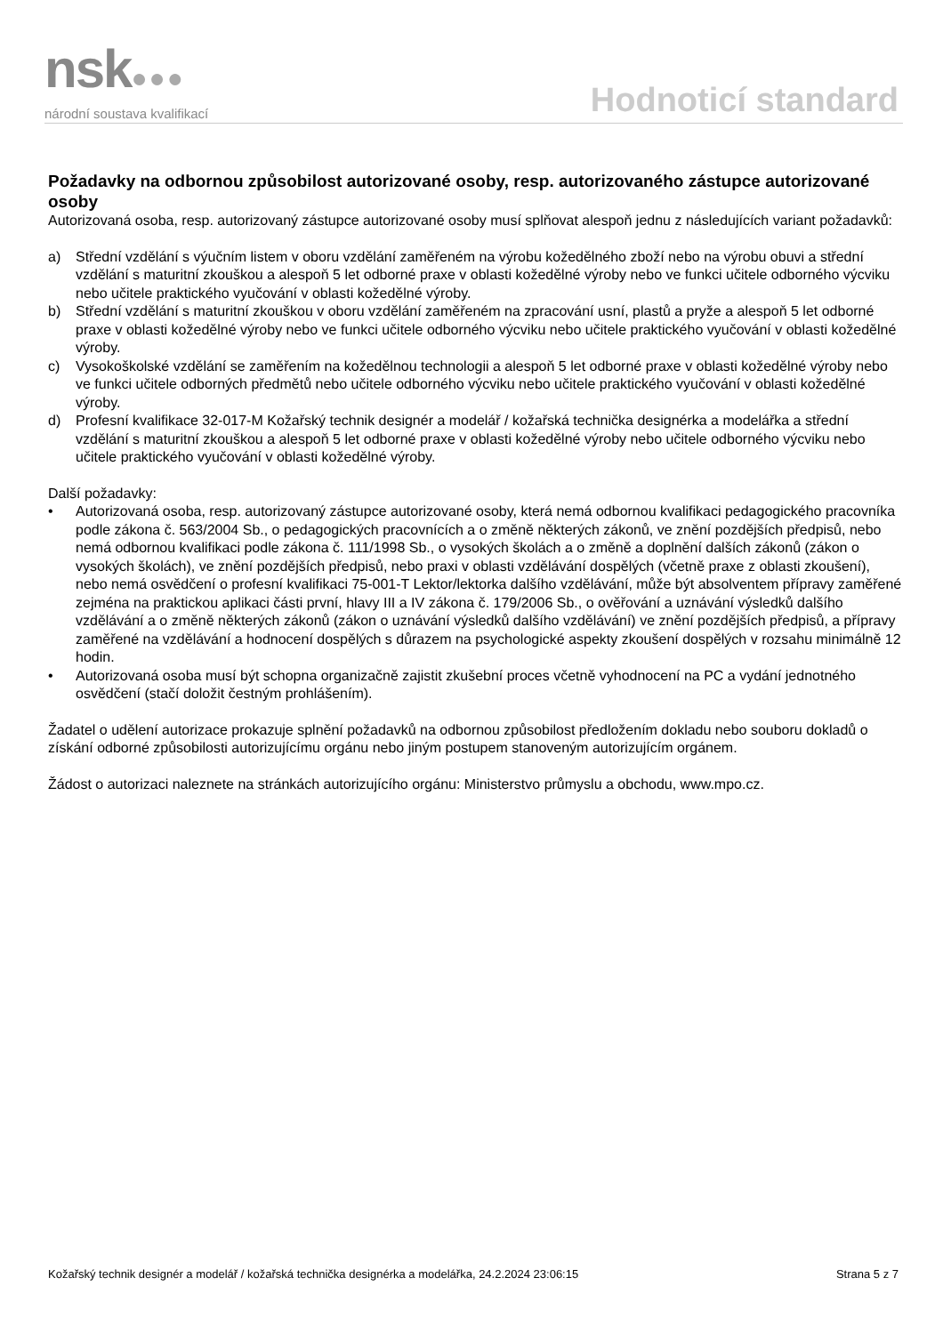nsk●●●
národní soustava kvalifikací
Hodnoticí standard
Požadavky na odbornou způsobilost autorizované osoby, resp. autorizovaného zástupce autorizované osoby
Autorizovaná osoba, resp. autorizovaný zástupce autorizované osoby musí splňovat alespoň jednu z následujících variant požadavků:
a) Střední vzdělání s výučním listem v oboru vzdělání zaměřeném na výrobu kožedělného zboží nebo na výrobu obuvi a střední vzdělání s maturitní zkouškou a alespoň 5 let odborné praxe v oblasti kožedělné výroby nebo ve funkci učitele odborného výcviku nebo učitele praktického vyučování v oblasti kožedělné výroby.
b) Střední vzdělání s maturitní zkouškou v oboru vzdělání zaměřeném na zpracování usní, plastů a pryže a alespoň 5 let odborné praxe v oblasti kožedělné výroby nebo ve funkci učitele odborného výcviku nebo učitele praktického vyučování v oblasti kožedělné výroby.
c) Vysokoškolské vzdělání se zaměřením na kožedělnou technologii a alespoň 5 let odborné praxe v oblasti kožedělné výroby nebo ve funkci učitele odborných předmětů nebo učitele odborného výcviku nebo učitele praktického vyučování v oblasti kožedělné výroby.
d) Profesní kvalifikace 32-017-M Kožařský technik designér a modelář / kožařská technička designérka a modelářka a střední vzdělání s maturitní zkouškou a alespoň 5 let odborné praxe v oblasti kožedělné výroby nebo učitele odborného výcviku nebo učitele praktického vyučování v oblasti kožedělné výroby.
Další požadavky:
• Autorizovaná osoba, resp. autorizovaný zástupce autorizované osoby, která nemá odbornou kvalifikaci pedagogického pracovníka podle zákona č. 563/2004 Sb., o pedagogických pracovnících a o změně některých zákonů, ve znění pozdějších předpisů, nebo nemá odbornou kvalifikaci podle zákona č. 111/1998 Sb., o vysokých školách a o změně a doplnění dalších zákonů (zákon o vysokých školách), ve znění pozdějších předpisů, nebo praxi v oblasti vzdělávání dospělých (včetně praxe z oblasti zkoušení), nebo nemá osvědčení o profesní kvalifikaci 75-001-T Lektor/lektorka dalšího vzdělávání, může být absolventem přípravy zaměřené zejména na praktickou aplikaci části první, hlavy III a IV zákona č. 179/2006 Sb., o ověřování a uznávání výsledků dalšího vzdělávání a o změně některých zákonů (zákon o uznávání výsledků dalšího vzdělávání) ve znění pozdějších předpisů, a přípravy zaměřené na vzdělávání a hodnocení dospělých s důrazem na psychologické aspekty zkoušení dospělých v rozsahu minimálně 12 hodin.
• Autorizovaná osoba musí být schopna organizačně zajistit zkušební proces včetně vyhodnocení na PC a vydání jednotného osvědčení (stačí doložit čestným prohlášením).
Žadatel o udělení autorizace prokazuje splnění požadavků na odbornou způsobilost předložením dokladu nebo souboru dokladů o získání odborné způsobilosti autorizujícímu orgánu nebo jiným postupem stanoveným autorizujícím orgánem.
Žádost o autorizaci naleznete na stránkách autorizujícího orgánu: Ministerstvo průmyslu a obchodu, www.mpo.cz.
Kožařský technik designér a modelář / kožařská technička designérka a modelářka, 24.2.2024 23:06:15 Strana 5 z 7